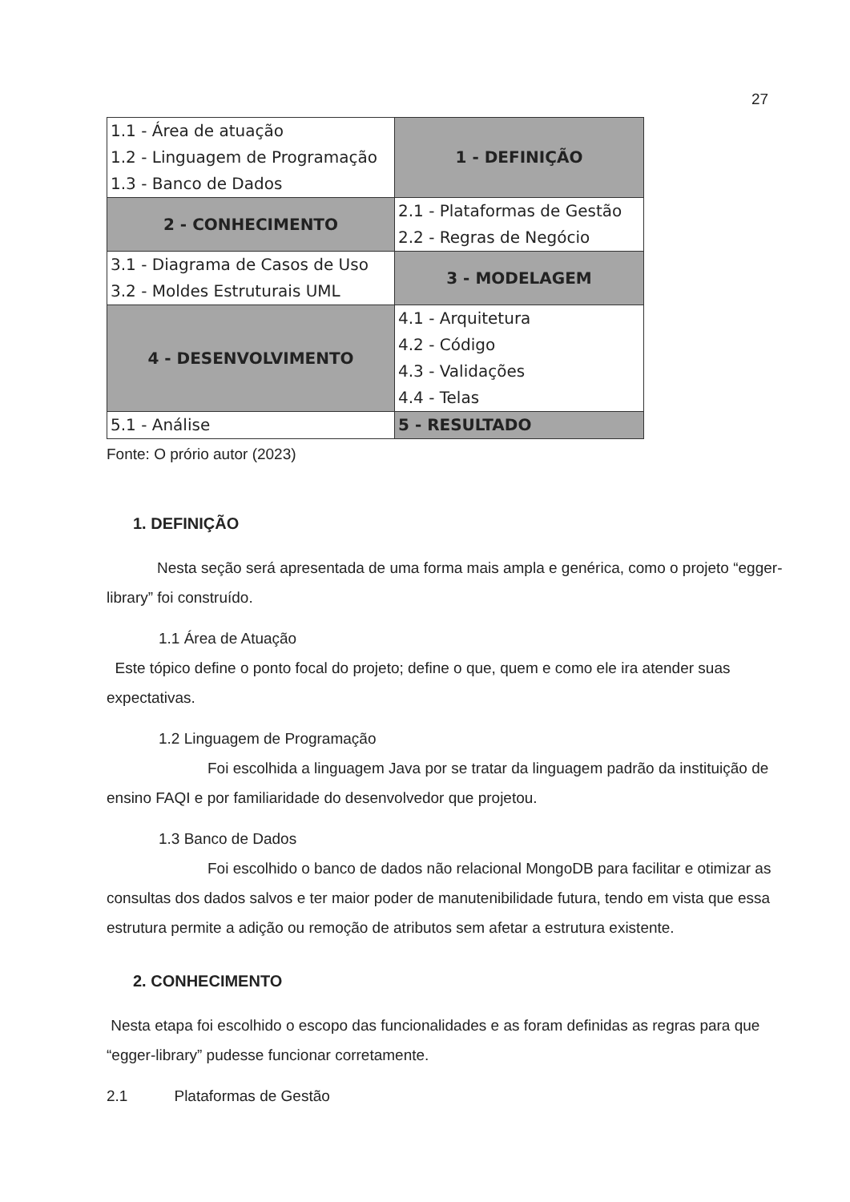27
| 1.1 - Área de atuação 1.2 - Linguagem de Programação 1.3 - Banco de Dados | 1 - DEFINIÇÃO |
| 2 - CONHECIMENTO | 2.1 - Plataformas de Gestão 2.2 - Regras de Negócio |
| 3.1 - Diagrama de Casos de Uso 3.2 - Moldes Estruturais UML | 3 - MODELAGEM |
| 4 - DESENVOLVIMENTO | 4.1 - Arquitetura 4.2 - Código 4.3 - Validações 4.4 - Telas |
| 5.1 - Análise | 5 - RESULTADO |
Fonte: O prório autor (2023)
1. DEFINIÇÃO
Nesta seção será apresentada de uma forma mais ampla e genérica, como o projeto “egger-library” foi construído.
1.1 Área de Atuação
Este tópico define o ponto focal do projeto; define o que, quem e como ele ira atender suas expectativas.
1.2 Linguagem de Programação
Foi escolhida a linguagem Java por se tratar da linguagem padrão da instituição de ensino FAQI e por familiaridade do desenvolvedor que projetou.
1.3 Banco de Dados
Foi escolhido o banco de dados não relacional MongoDB para facilitar e otimizar as consultas dos dados salvos e ter maior poder de manutenibilidade futura, tendo em vista que essa estrutura permite a adição ou remoção de atributos sem afetar a estrutura existente.
2. CONHECIMENTO
Nesta etapa foi escolhido o escopo das funcionalidades e as foram definidas as regras para que “egger-library” pudesse funcionar corretamente.
2.1 Plataformas de Gestão